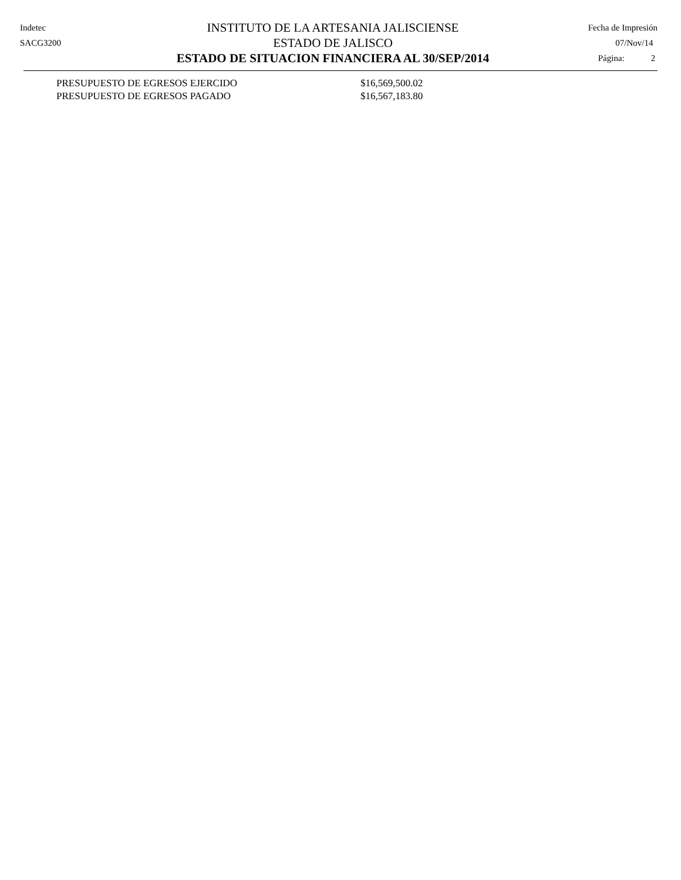Indetec
SACG3200
INSTITUTO DE LA ARTESANIA JALISCIENSE
ESTADO DE JALISCO
ESTADO DE SITUACION FINANCIERA AL 30/SEP/2014
Fecha de Impresión
07/Nov/14
Página: 2
| PRESUPUESTO DE EGRESOS EJERCIDO | $16,569,500.02 |
| PRESUPUESTO DE EGRESOS PAGADO | $16,567,183.80 |